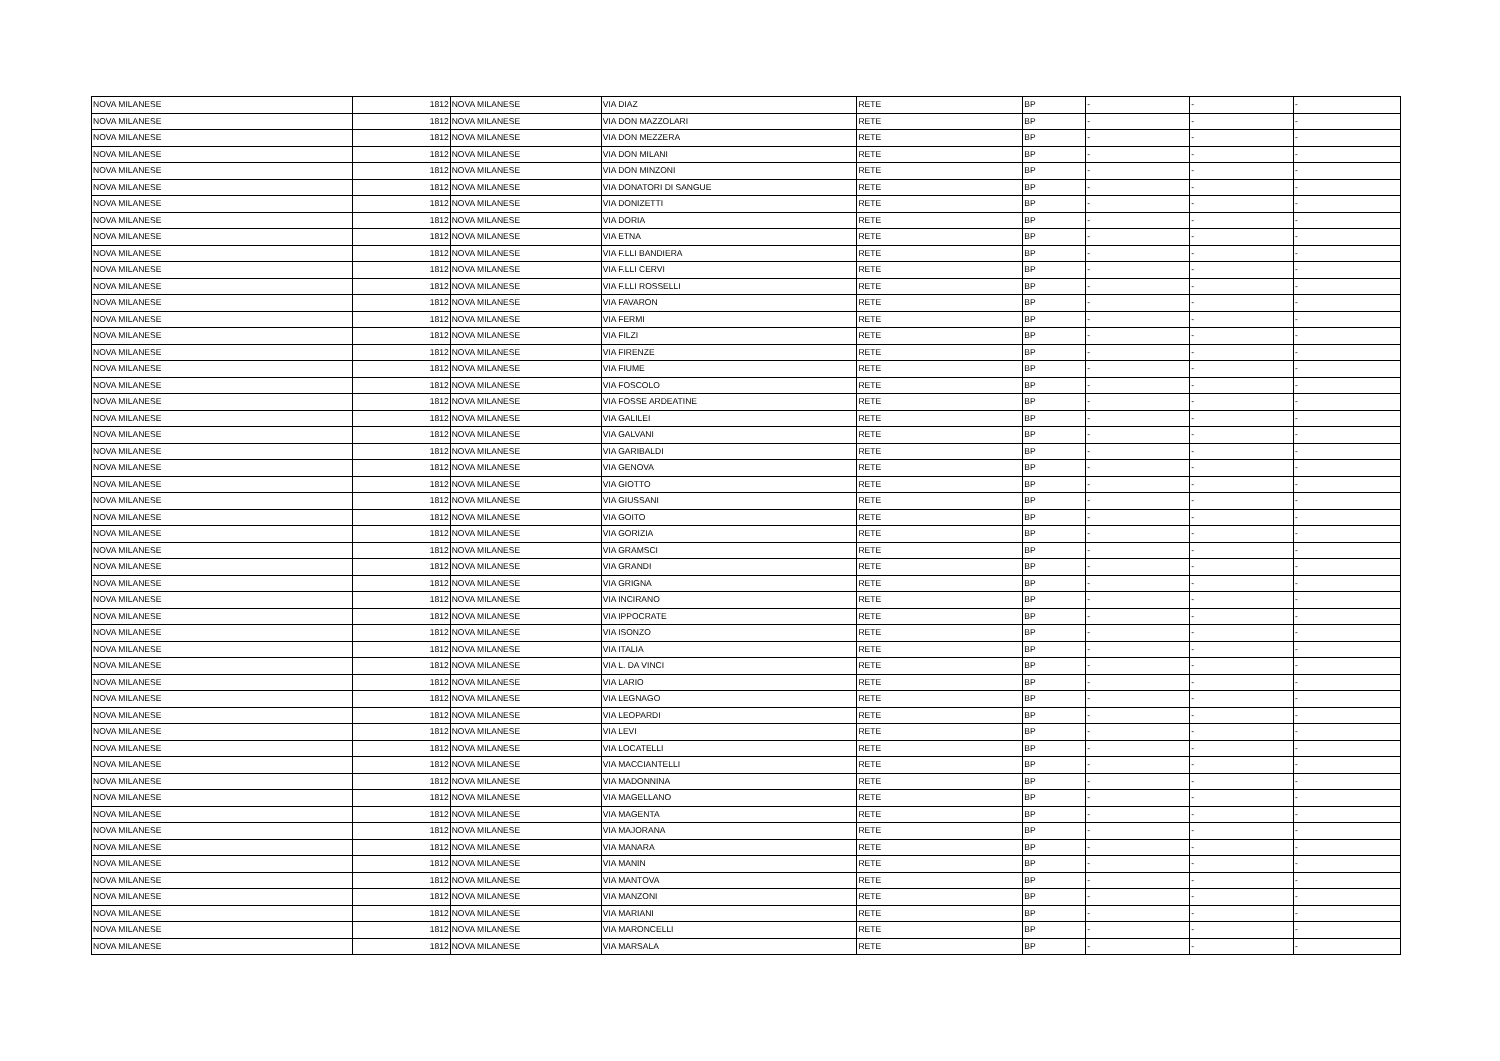| NOVA MILANESE | 1812 | NOVA MILANESE | VIA DIAZ | RETE | BP | - | - | - |
| NOVA MILANESE | 1812 | NOVA MILANESE | VIA DON MAZZOLARI | RETE | BP | - | - | - |
| NOVA MILANESE | 1812 | NOVA MILANESE | VIA DON MEZZERA | RETE | BP | - | - | - |
| NOVA MILANESE | 1812 | NOVA MILANESE | VIA DON MILANI | RETE | BP | - | - | - |
| NOVA MILANESE | 1812 | NOVA MILANESE | VIA DON MINZONI | RETE | BP | - | - | - |
| NOVA MILANESE | 1812 | NOVA MILANESE | VIA DONATORI DI SANGUE | RETE | BP | - | - | - |
| NOVA MILANESE | 1812 | NOVA MILANESE | VIA DONIZETTI | RETE | BP | - | - | - |
| NOVA MILANESE | 1812 | NOVA MILANESE | VIA DORIA | RETE | BP | - | - | - |
| NOVA MILANESE | 1812 | NOVA MILANESE | VIA ETNA | RETE | BP | - | - | - |
| NOVA MILANESE | 1812 | NOVA MILANESE | VIA F.LLI BANDIERA | RETE | BP | - | - | - |
| NOVA MILANESE | 1812 | NOVA MILANESE | VIA F.LLI CERVI | RETE | BP | - | - | - |
| NOVA MILANESE | 1812 | NOVA MILANESE | VIA F.LLI ROSSELLI | RETE | BP | - | - | - |
| NOVA MILANESE | 1812 | NOVA MILANESE | VIA FAVARON | RETE | BP | - | - | - |
| NOVA MILANESE | 1812 | NOVA MILANESE | VIA FERMI | RETE | BP | - | - | - |
| NOVA MILANESE | 1812 | NOVA MILANESE | VIA FILZI | RETE | BP | - | - | - |
| NOVA MILANESE | 1812 | NOVA MILANESE | VIA FIRENZE | RETE | BP | - | - | - |
| NOVA MILANESE | 1812 | NOVA MILANESE | VIA FIUME | RETE | BP | - | - | - |
| NOVA MILANESE | 1812 | NOVA MILANESE | VIA FOSCOLO | RETE | BP | - | - | - |
| NOVA MILANESE | 1812 | NOVA MILANESE | VIA FOSSE ARDEATINE | RETE | BP | - | - | - |
| NOVA MILANESE | 1812 | NOVA MILANESE | VIA GALILEI | RETE | BP | - | - | - |
| NOVA MILANESE | 1812 | NOVA MILANESE | VIA GALVANI | RETE | BP | - | - | - |
| NOVA MILANESE | 1812 | NOVA MILANESE | VIA GARIBALDI | RETE | BP | - | - | - |
| NOVA MILANESE | 1812 | NOVA MILANESE | VIA GENOVA | RETE | BP | - | - | - |
| NOVA MILANESE | 1812 | NOVA MILANESE | VIA GIOTTO | RETE | BP | - | - | - |
| NOVA MILANESE | 1812 | NOVA MILANESE | VIA GIUSSANI | RETE | BP | - | - | - |
| NOVA MILANESE | 1812 | NOVA MILANESE | VIA GOITO | RETE | BP | - | - | - |
| NOVA MILANESE | 1812 | NOVA MILANESE | VIA GORIZIA | RETE | BP | - | - | - |
| NOVA MILANESE | 1812 | NOVA MILANESE | VIA GRAMSCI | RETE | BP | - | - | - |
| NOVA MILANESE | 1812 | NOVA MILANESE | VIA GRANDI | RETE | BP | - | - | - |
| NOVA MILANESE | 1812 | NOVA MILANESE | VIA GRIGNA | RETE | BP | - | - | - |
| NOVA MILANESE | 1812 | NOVA MILANESE | VIA INCIRANO | RETE | BP | - | - | - |
| NOVA MILANESE | 1812 | NOVA MILANESE | VIA IPPOCRATE | RETE | BP | - | - | - |
| NOVA MILANESE | 1812 | NOVA MILANESE | VIA ISONZO | RETE | BP | - | - | - |
| NOVA MILANESE | 1812 | NOVA MILANESE | VIA ITALIA | RETE | BP | - | - | - |
| NOVA MILANESE | 1812 | NOVA MILANESE | VIA L. DA VINCI | RETE | BP | - | - | - |
| NOVA MILANESE | 1812 | NOVA MILANESE | VIA LARIO | RETE | BP | - | - | - |
| NOVA MILANESE | 1812 | NOVA MILANESE | VIA LEGNAGO | RETE | BP | - | - | - |
| NOVA MILANESE | 1812 | NOVA MILANESE | VIA LEOPARDI | RETE | BP | - | - | - |
| NOVA MILANESE | 1812 | NOVA MILANESE | VIA LEVI | RETE | BP | - | - | - |
| NOVA MILANESE | 1812 | NOVA MILANESE | VIA LOCATELLI | RETE | BP | - | - | - |
| NOVA MILANESE | 1812 | NOVA MILANESE | VIA MACCIANTELLI | RETE | BP | - | - | - |
| NOVA MILANESE | 1812 | NOVA MILANESE | VIA MADONNINA | RETE | BP | - | - | - |
| NOVA MILANESE | 1812 | NOVA MILANESE | VIA MAGELLANO | RETE | BP | - | - | - |
| NOVA MILANESE | 1812 | NOVA MILANESE | VIA MAGENTA | RETE | BP | - | - | - |
| NOVA MILANESE | 1812 | NOVA MILANESE | VIA MAJORANA | RETE | BP | - | - | - |
| NOVA MILANESE | 1812 | NOVA MILANESE | VIA MANARA | RETE | BP | - | - | - |
| NOVA MILANESE | 1812 | NOVA MILANESE | VIA MANIN | RETE | BP | - | - | - |
| NOVA MILANESE | 1812 | NOVA MILANESE | VIA MANTOVA | RETE | BP | - | - | - |
| NOVA MILANESE | 1812 | NOVA MILANESE | VIA MANZONI | RETE | BP | - | - | - |
| NOVA MILANESE | 1812 | NOVA MILANESE | VIA MARIANI | RETE | BP | - | - | - |
| NOVA MILANESE | 1812 | NOVA MILANESE | VIA MARONCELLI | RETE | BP | - | - | - |
| NOVA MILANESE | 1812 | NOVA MILANESE | VIA MARSALA | RETE | BP | - | - | - |